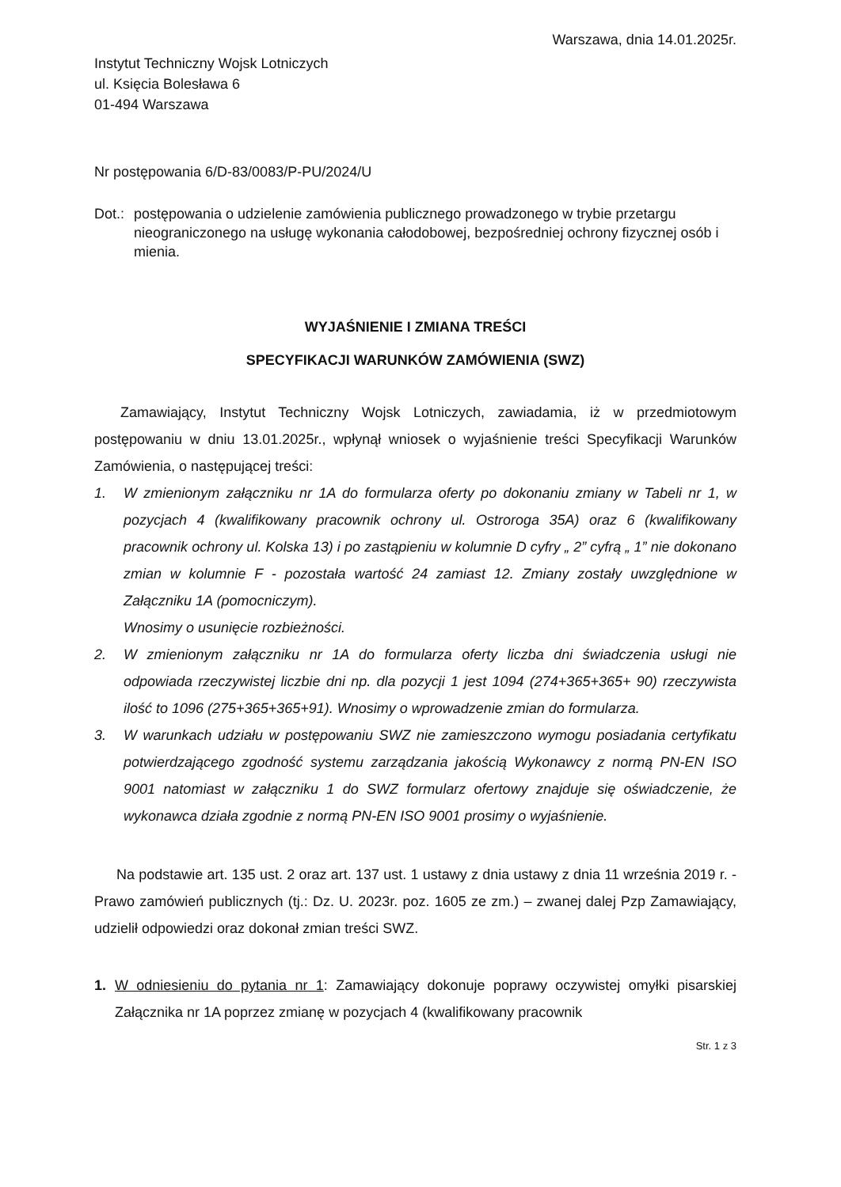Warszawa, dnia 14.01.2025r.
Instytut Techniczny Wojsk Lotniczych
ul. Księcia Bolesława 6
01-494 Warszawa
Nr postępowania 6/D-83/0083/P-PU/2024/U
Dot.: postępowania o udzielenie zamówienia publicznego prowadzonego w trybie przetargu nieograniczonego na usługę wykonania całodobowej, bezpośredniej ochrony fizycznej osób i mienia.
WYJAŚNIENIE I ZMIANA TREŚCI
SPECYFIKACJI WARUNKÓW ZAMÓWIENIA (SWZ)
Zamawiający, Instytut Techniczny Wojsk Lotniczych, zawiadamia, iż w przedmiotowym postępowaniu w dniu 13.01.2025r., wpłynął wniosek o wyjaśnienie treści Specyfikacji Warunków Zamówienia, o następującej treści:
1. W zmienionym załączniku nr 1A do formularza oferty po dokonaniu zmiany w Tabeli nr 1, w pozycjach 4 (kwalifikowany pracownik ochrony ul. Ostroroga 35A) oraz 6 (kwalifikowany pracownik ochrony ul. Kolska 13) i po zastąpieniu w kolumnie D cyfry „ 2” cyfrą „ 1” nie dokonano zmian w kolumnie F - pozostała wartość 24 zamiast 12. Zmiany zostały uwzględnione w Załączniku 1A (pomocniczym).
Wnosimy o usunięcie rozbieżności.
2. W zmienionym załączniku nr 1A do formularza oferty liczba dni świadczenia usługi nie odpowiada rzeczywistej liczbie dni np. dla pozycji 1 jest 1094 (274+365+365+ 90) rzeczywista ilość to 1096 (275+365+365+91). Wnosimy o wprowadzenie zmian do formularza.
3. W warunkach udziału w postępowaniu SWZ nie zamieszczono wymogu posiadania certyfikatu potwierdzającego zgodność systemu zarządzania jakością Wykonawcy z normą PN-EN ISO 9001 natomiast w załączniku 1 do SWZ formularz ofertowy znajduje się oświadczenie, że wykonawca działa zgodnie z normą PN-EN ISO 9001 prosimy o wyjaśnienie.
Na podstawie art. 135 ust. 2 oraz art. 137 ust. 1 ustawy z dnia ustawy z dnia 11 września 2019 r. - Prawo zamówień publicznych (tj.: Dz. U. 2023r. poz. 1605 ze zm.) – zwanej dalej Pzp Zamawiający, udzielił odpowiedzi oraz dokonał zmian treści SWZ.
1. W odniesieniu do pytania nr 1: Zamawiający dokonuje poprawy oczywistej omyłki pisarskiej Załącznika nr 1A poprzez zmianę w pozycjach 4 (kwalifikowany pracownik
Str. 1 z 3